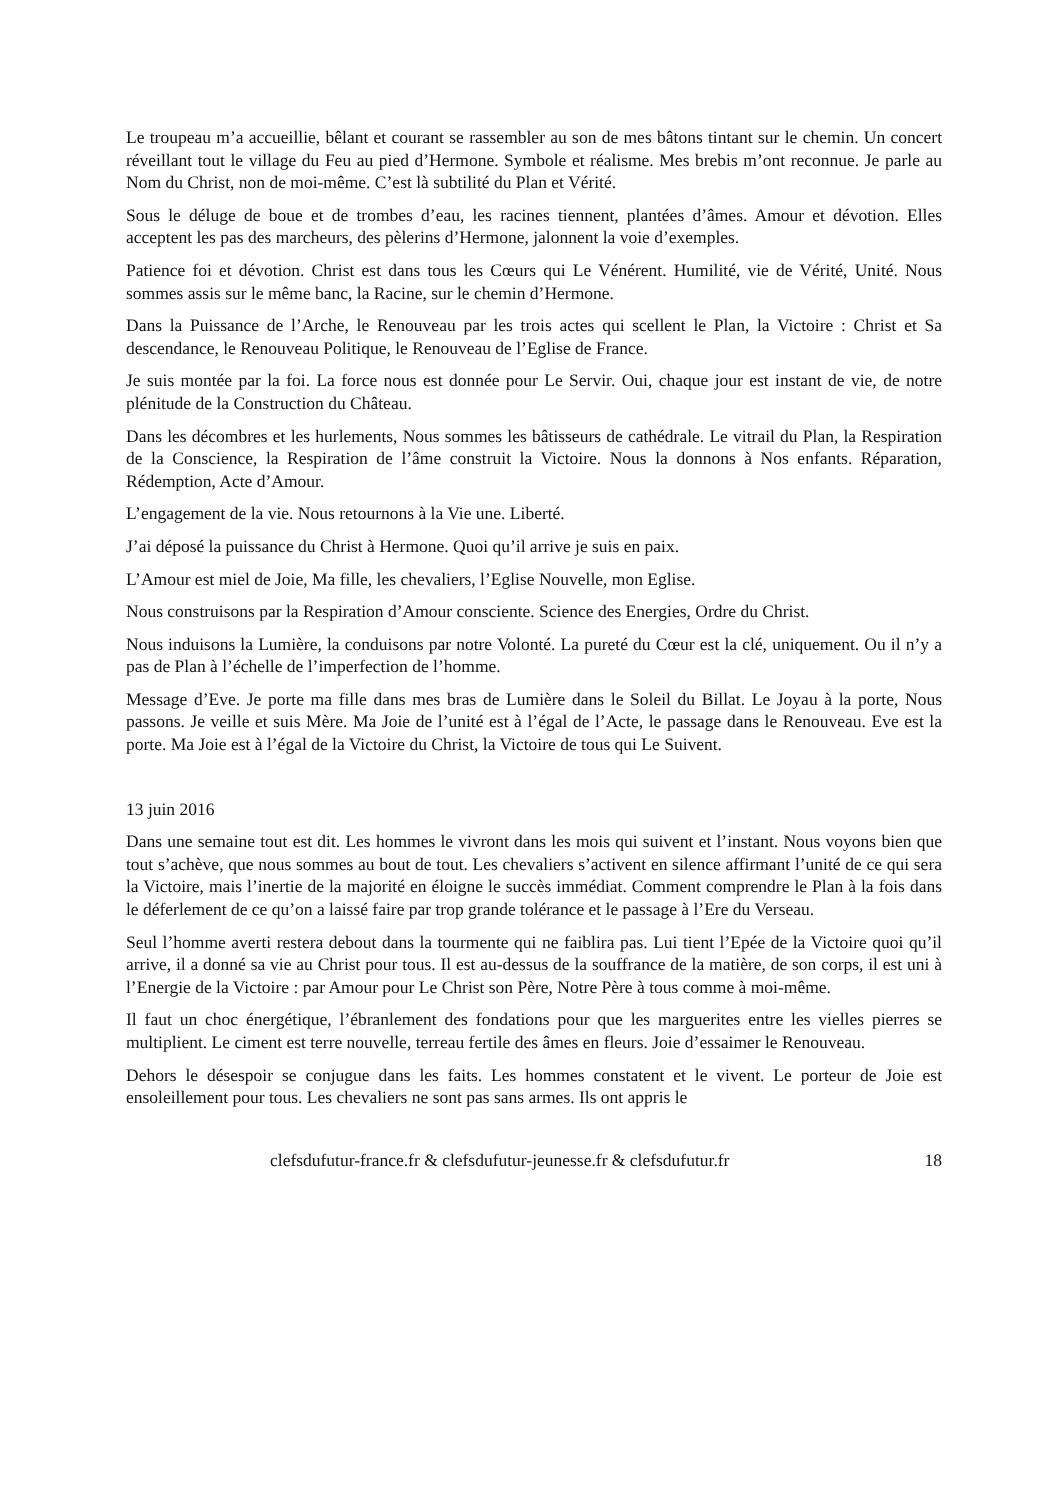Le troupeau m’a accueillie, bêlant et courant se rassembler au son de mes bâtons tintant sur le chemin. Un concert réveillant tout le village du Feu au pied d’Hermone. Symbole et réalisme. Mes brebis m’ont reconnue. Je parle au Nom du Christ, non de moi-même. C’est là subtilité du Plan et Vérité.
Sous le déluge de boue et de trombes d’eau, les racines tiennent, plantées d’âmes. Amour et dévotion. Elles acceptent les pas des marcheurs, des pèlerins d’Hermone, jalonnent la voie d’exemples.
Patience foi et dévotion. Christ est dans tous les Cœurs qui Le Vénérent. Humilité, vie de Vérité, Unité. Nous sommes assis sur le même banc, la Racine, sur le chemin d’Hermone.
Dans la Puissance de l’Arche, le Renouveau par les trois actes qui scellent le Plan, la Victoire : Christ et Sa descendance, le Renouveau Politique, le Renouveau de l’Eglise de France.
Je suis montée par la foi. La force nous est donnée pour Le Servir. Oui, chaque jour est instant de vie, de notre plénitude de la Construction du Château.
Dans les décombres et les hurlements, Nous sommes les bâtisseurs de cathédrale. Le vitrail du Plan, la Respiration de la Conscience, la Respiration de l’âme construit la Victoire. Nous la donnons à Nos enfants. Réparation, Rédemption, Acte d’Amour.
L’engagement de la vie. Nous retournons à la Vie une. Liberté.
J’ai déposé la puissance du Christ à Hermone. Quoi qu’il arrive je suis en paix.
L’Amour est miel de Joie, Ma fille, les chevaliers, l’Eglise Nouvelle, mon Eglise.
Nous construisons par la Respiration d’Amour consciente. Science des Energies, Ordre du Christ.
Nous induisons la Lumière, la conduisons par notre Volonté. La pureté du Cœur est la clé, uniquement. Ou il n’y a pas de Plan à l’échelle de l’imperfection de l’homme.
Message d’Eve. Je porte ma fille dans mes bras de Lumière dans le Soleil du Billat. Le Joyau à la porte, Nous passons. Je veille et suis Mère. Ma Joie de l’unité est à l’égal de l’Acte, le passage dans le Renouveau. Eve est la porte. Ma Joie est à l’égal de la Victoire du Christ, la Victoire de tous qui Le Suivent.
13 juin 2016
Dans une semaine tout est dit. Les hommes le vivront dans les mois qui suivent et l’instant. Nous voyons bien que tout s’achève, que nous sommes au bout de tout. Les chevaliers s’activent en silence affirmant l’unité de ce qui sera la Victoire, mais l’inertie de la majorité en éloigne le succès immédiat. Comment comprendre le Plan à la fois dans le déferlement de ce qu’on a laissé faire par trop grande tolérance et le passage à l’Ere du Verseau.
Seul l’homme averti restera debout dans la tourmente qui ne faiblira pas. Lui tient l’Epée de la Victoire quoi qu’il arrive, il a donné sa vie au Christ pour tous. Il est au-dessus de la souffrance de la matière, de son corps, il est uni à l’Energie de la Victoire : par Amour pour Le Christ son Père, Notre Père à tous comme à moi-même.
Il faut un choc énergétique, l’ébranlement des fondations pour que les marguerites entre les vielles pierres se multiplient. Le ciment est terre nouvelle, terreau fertile des âmes en fleurs. Joie d’essaimer le Renouveau.
Dehors le désespoir se conjugue dans les faits. Les hommes constatent et le vivent. Le porteur de Joie est ensoleillement pour tous. Les chevaliers ne sont pas sans armes. Ils ont appris le
clefsdufutur-france.fr & clefsdufutur-jeunesse.fr & clefsdufutur.fr 18